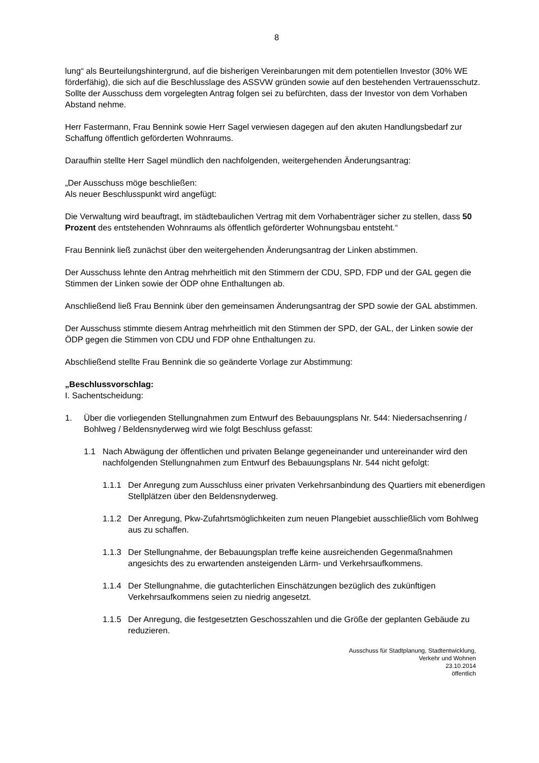8
lung“ als Beurteilungshintergrund, auf die bisherigen Vereinbarungen mit dem potentiellen Investor (30% WE förderfähig), die sich auf die Beschlusslage des ASSVW gründen sowie auf den bestehenden Vertrauensschutz. Sollte der Ausschuss dem vorgelegten Antrag folgen sei zu befürchten, dass der Investor von dem Vorhaben Abstand nehme.
Herr Fastermann, Frau Bennink sowie Herr Sagel verwiesen dagegen auf den akuten Handlungsbedarf zur Schaffung öffentlich geförderten Wohnraums.
Daraufhin stellte Herr Sagel mündlich den nachfolgenden, weitergehenden Änderungsantrag:
„Der Ausschuss möge beschließen:
Als neuer Beschlusspunkt wird angefügt:
Die Verwaltung wird beauftragt, im städtebaulichen Vertrag mit dem Vorhabenträger sicher zu stellen, dass 50 Prozent des entstehenden Wohnraums als öffentlich geförderter Wohnungsbau entsteht.“
Frau Bennink ließ zunächst über den weitergehenden Änderungsantrag der Linken abstimmen.
Der Ausschuss lehnte den Antrag mehrheitlich mit den Stimmern der CDU, SPD, FDP und der GAL gegen die Stimmen der Linken sowie der ÖDP ohne Enthaltungen ab.
Anschließend ließ Frau Bennink über den gemeinsamen Änderungsantrag der SPD sowie der GAL abstimmen.
Der Ausschuss stimmte diesem Antrag mehrheitlich mit den Stimmen der SPD, der GAL, der Linken sowie der ÖDP gegen die Stimmen von CDU und FDP ohne Enthaltungen zu.
Abschließend stellte Frau Bennink die so geänderte Vorlage zur Abstimmung:
„Beschlussvorschlag:
I. Sachentscheidung:
1. Über die vorliegenden Stellungnahmen zum Entwurf des Bebauungsplans Nr. 544: Niedersachsenring / Bohlweg / Beldensnyderweg wird wie folgt Beschluss gefasst:
1.1 Nach Abwägung der öffentlichen und privaten Belange gegeneinander und untereinander wird den nachfolgenden Stellungnahmen zum Entwurf des Bebauungsplans Nr. 544 nicht gefolgt:
1.1.1 Der Anregung zum Ausschluss einer privaten Verkehrsanbindung des Quartiers mit ebenerdigen Stellplätzen über den Beldensnyderweg.
1.1.2 Der Anregung, Pkw-Zufahrtsmöglichkeiten zum neuen Plangebiet ausschließlich vom Bohlweg aus zu schaffen.
1.1.3 Der Stellungnahme, der Bebauungsplan treffe keine ausreichenden Gegenmaßnahmen angesichts des zu erwartenden ansteigenden Lärm- und Verkehrsaufkommens.
1.1.4 Der Stellungnahme, die gutachterlichen Einschätzungen bezüglich des zukünftigen Verkehrsaufkommens seien zu niedrig angesetzt.
1.1.5 Der Anregung, die festgesetzten Geschosszahlen und die Größe der geplanten Gebäude zu reduzieren.
Ausschuss für Stadtplanung, Stadtentwicklung,
Verkehr und Wohnen
23.10.2014
öffentlich